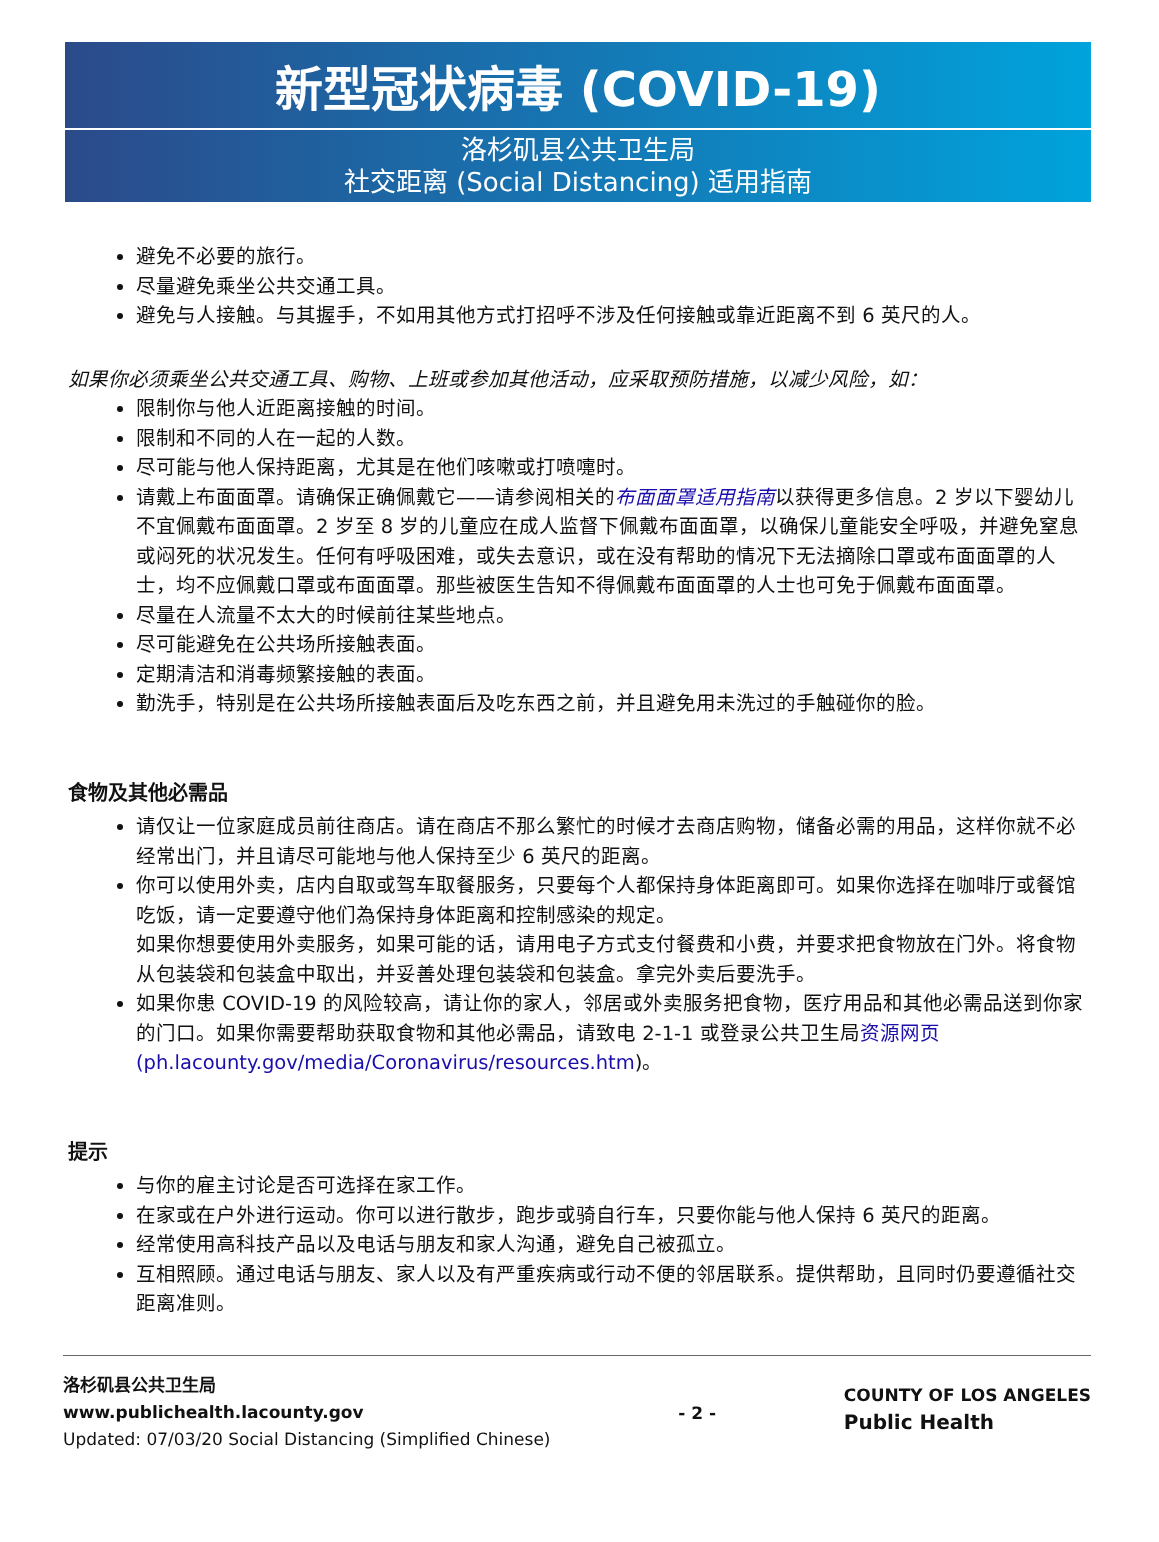新型冠状病毒 (COVID-19)
洛杉矶县公共卫生局
社交距离 (Social Distancing) 适用指南
避免不必要的旅行。
尽量避免乘坐公共交通工具。
避免与人接触。与其握手，不如用其他方式打招呼不涉及任何接触或靠近距离不到 6 英尺的人。
如果你必须乘坐公共交通工具、购物、上班或参加其他活动，应采取预防措施，以减少风险，如：
限制你与他人近距离接触的时间。
限制和不同的人在一起的人数。
尽可能与他人保持距离，尤其是在他们咳嗽或打喷嚏时。
请戴上布面面罩。请确保正确佩戴它——请参阅相关的布面面罩适用指南以获得更多信息。2 岁以下婴幼儿不宜佩戴布面面罩。2 岁至 8 岁的儿童应在成人监督下佩戴布面面罩，以确保儿童能安全呼吸，并避免窒息或闷死的状况发生。任何有呼吸困难，或失去意识，或在没有帮助的情况下无法摘除口罩或布面面罩的人士，均不应佩戴口罩或布面面罩。那些被医生告知不得佩戴布面面罩的人士也可免于佩戴布面面罩。
尽量在人流量不太大的时候前往某些地点。
尽可能避免在公共场所接触表面。
定期清洁和消毒频繁接触的表面。
勤洗手，特别是在公共场所接触表面后及吃东西之前，并且避免用未洗过的手触碰你的脸。
食物及其他必需品
请仅让一位家庭成员前往商店。请在商店不那么繁忙的时候才去商店购物，储备必需的用品，这样你就不必经常出门，并且请尽可能地与他人保持至少 6 英尺的距离。
你可以使用外卖，店内自取或驾车取餐服务，只要每个人都保持身体距离即可。如果你选择在咖啡厅或餐馆吃饭，请一定要遵守他们為保持身体距离和控制感染的规定。
如果你想要使用外卖服务，如果可能的话，请用电子方式支付餐费和小费，并要求把食物放在门外。将食物从包装袋和包装盒中取出，并妥善处理包装袋和包装盒。拿完外卖后要洗手。
如果你患 COVID-19 的风险较高，请让你的家人，邻居或外卖服务把食物，医疗用品和其他必需品送到你家的门口。如果你需要帮助获取食物和其他必需品，请致电 2-1-1 或登录公共卫生局资源网页(ph.lacounty.gov/media/Coronavirus/resources.htm)。
提示
与你的雇主讨论是否可选择在家工作。
在家或在户外进行运动。你可以进行散步，跑步或骑自行车，只要你能与他人保持 6 英尺的距离。
经常使用高科技产品以及电话与朋友和家人沟通，避免自己被孤立。
互相照顾。通过电话与朋友、家人以及有严重疾病或行动不便的邻居联系。提供帮助，且同时仍要遵循社交距离准则。
洛杉矶县公共卫生局
www.publichealth.lacounty.gov
Updated: 07/03/20 Social Distancing (Simplified Chinese)
- 2 -
COUNTY OF LOS ANGELES
Public Health